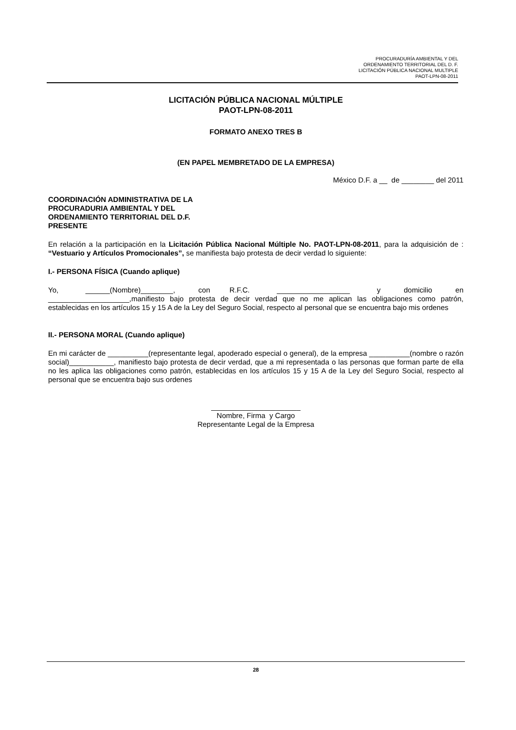PROCURADURÍA AMBIENTAL Y DEL
ORDENAMIENTO TERRITORIAL DEL D. F.
LICITACIÓN PÚBLICA NACIONAL MULTIPLE
PAOT-LPN-08-2011
LICITACIÓN PÚBLICA NACIONAL MÚLTIPLE
PAOT-LPN-08-2011
FORMATO ANEXO TRES B
(EN PAPEL MEMBRETADO DE LA EMPRESA)
México D.F. a __ de ________ del 2011
COORDINACIÓN ADMINISTRATIVA DE LA
PROCURADURIA AMBIENTAL Y DEL
ORDENAMIENTO TERRITORIAL DEL D.F.
PRESENTE
En relación a la participación en la Licitación Pública Nacional Múltiple No. PAOT-LPN-08-2011, para la adquisición de : “Vestuario y Artículos Promocionales”, se manifiesta bajo protesta de decir verdad lo siguiente:
I.- PERSONA FÍSICA (Cuando aplique)
Yo, ______(Nombre)________, con R.F.C. __________________ y domicilio en ____________________,manifiesto bajo protesta de decir verdad que no me aplican las obligaciones como patrón, establecidas en los artículos 15 y 15 A de la Ley del Seguro Social, respecto al personal que se encuentra bajo mis ordenes
II.- PERSONA MORAL (Cuando aplique)
En mi carácter de __________(representante legal, apoderado especial o general), de la empresa __________(nombre o razón social)___________, manifiesto bajo protesta de decir verdad, que a mi representada o las personas que forman parte de ella no les aplica las obligaciones como patrón, establecidas en los artículos 15 y 15 A de la Ley del Seguro Social, respecto al personal que se encuentra bajo sus ordenes
______________________
Nombre, Firma y Cargo
Representante Legal de la Empresa
28